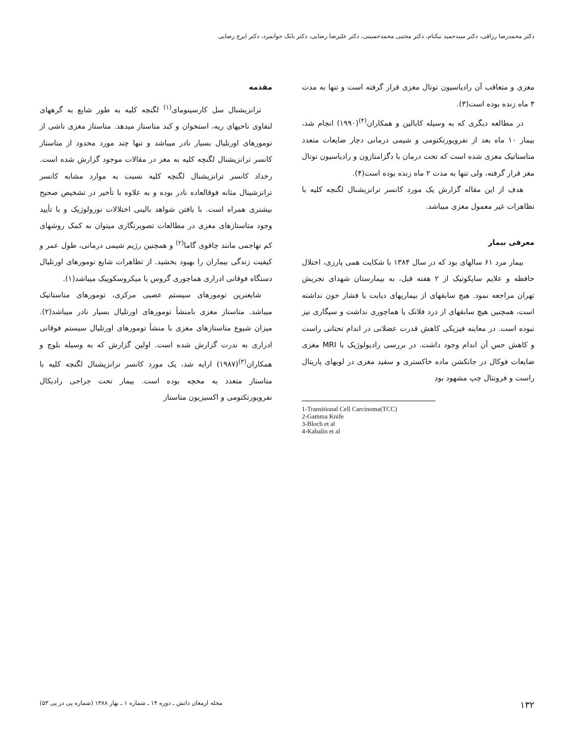دکتر محمدرضا رزاقی، دکتر سیدحمید نیکنام، دکتر مجتبی محمدحسینی، دکتر علیرضا رضایی، دکتر بابک جوانمرد، دکتر ایرج رضایی
مقدمه
ترانزیشنال سل کارسینومای<sup>(۱)</sup> لگنچه کلیه به طور شایع به گرههای لنفاوی ناحیهای ریه، استخوان و کبد متاستاز میدهد. متاستاز مغزی ناشی از تومورهای اورتلیال بسیار نادر میباشد و تنها چند مورد محدود از متاستاز کانسر ترانزیشنال لگنچه کلیه به مغز در مقالات موجود گزارش شده است. رخداد کانسر ترانزیشنال لگنچه کلیه نسبت به موارد مشابه کانسر ترانزشینال مثانه فوقالعاده نادر بوده و به علاوه با تأخیر در تشخیص صحیح بیشتری همراه است. با یافتن شواهد بالینی اختلالات نورولوژیک و با تأیید وجود متاستازهای مغزی در مطالعات تصویرنگاری میتوان به کمک روشهای کم تهاجمی مانند چاقوی گاما<sup>(۲)</sup> و همچنین رژیم شیمی درمانی، طول عمر و کیفیت زندگی بیماران را بهبود بخشید. از تظاهرات شایع تومورهای اورتلیال دستگاه فوقانی ادراری هماچوری گروس یا میکروسکوپیک میباشد(۱).
شایعترین تومورهای سیستم عصبی مرکزی، تومورهای متاستاتیک میباشد. متاستاز مغزی بامنشأ تومورهای اورتلیال بسیار نادر میباشد(۲). میزان شیوع متاستازهای مغزی با منشأ تومورهای اورتلیال سیستم فوقانی ادراری به ندرت گزارش شده است. اولین گزارش که به وسیله بلوچ و همکاران<sup>(۳)</sup>(۱۹۸۷) ارایه شد، یک مورد کانسر ترانزیشنال لگنچه کلیه با متاستاز متعدد به مخچه بوده است. بیمار تحت جراحی رادیکال نفرویورتکتومی و اکسیزیون متاستاز
مغزی و متعاقب آن رادیاسیون توتال مغزی قرار گرفته است و تنها به مدت ۳ ماه زنده بوده است(۳).
در مطالعه دیگری که به وسیله کابالین و همکاران<sup>(۴)</sup>(۱۹۹۰) انجام شد، بیمار ۱۰ ماه بعد از نفرویورتکتومی و شیمی درمانی دچار ضایعات متعدد متاستاتیک مغزی شده است که تحت درمان با دگزامتازون و رادیاسیون توتال مغز قرار گرفته، ولی تنها به مدت ۲ ماه زنده بوده است(۴).
هدف از این مقاله گزارش یک مورد کانسر ترانزیشنال لگنچه کلیه با تظاهرات غیر معمول مغزی میباشد.
معرفی بیمار
بیمار مرد ۶۱ سالهای بود که در سال ۱۳۸۴ با شکایت همی پارزی، اختلال حافظه و علایم سایکوتیک از ۲ هفته قبل، به بیمارستان شهدای تجریش تهران مراجعه نمود. هیچ سابقهای از بیماریهای دیابت یا فشار خون نداشته است، همچنین هیچ سابقهای از درد فلانک یا هماچوری نداشت و سیگاری نیز نبوده است. در معاینه فیزیکی کاهش قدرت عضلانی در اندام تحتانی راست و کاهش حس آن اندام وجود داشت. در بررسی رادیولوژیک با MRI مغزی ضایعات فوکال در جانکشن ماده خاکستری و سفید مغزی در لوبهای پاریتال راست و فرونتال چپ مشهود بود
1-Transitional Cell Carcinoma(TCC)
2-Gamma Knife
3-Bloch et al
4-Kabalin et al
۱۳۲ مجله ارمغان دانش ـ دوره ۱۴ ـ شماره ۱ ـ بهار ۱۳۸۸ (شماره پی در پی ۵۳)